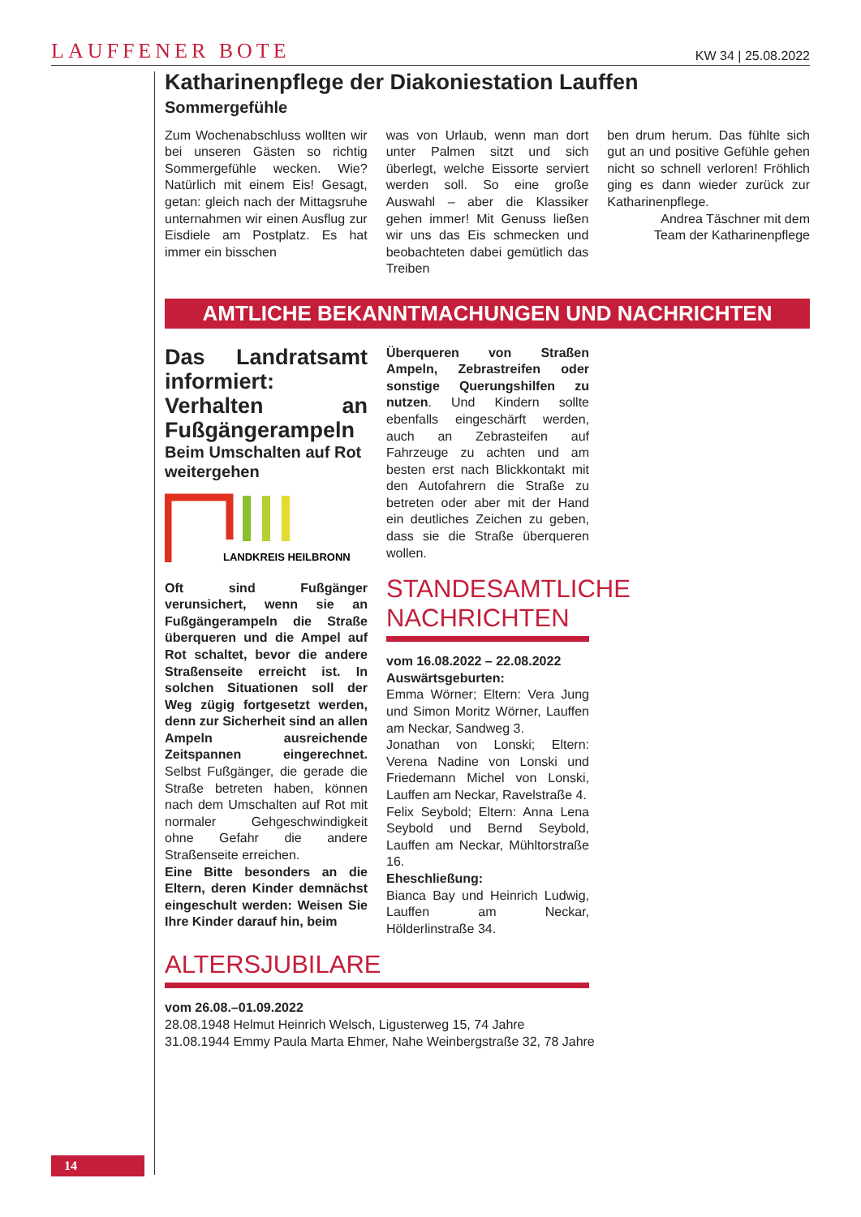LAUFFENER BOTE KW 34 | 25.08.2022
Katharinenpflege der Diakoniestation Lauffen
Sommergefühle
Zum Wochenabschluss wollten wir bei unseren Gästen so richtig Sommergefühle wecken. Wie? Natürlich mit einem Eis! Gesagt, getan: gleich nach der Mittagsruhe unternahmen wir einen Ausflug zur Eisdiele am Postplatz. Es hat immer ein bisschen
was von Urlaub, wenn man dort unter Palmen sitzt und sich überlegt, welche Eissorte serviert werden soll. So eine große Auswahl – aber die Klassiker gehen immer! Mit Genuss ließen wir uns das Eis schmecken und beobachteten dabei gemütlich das Treiben
ben drum herum. Das fühlte sich gut an und positive Gefühle gehen nicht so schnell verloren! Fröhlich ging es dann wieder zurück zur Katharinenpflege.
Andrea Täschner mit dem
Team der Katharinenpflege
AMTLICHE BEKANNTMACHUNGEN UND NACHRICHTEN
Das Landratsamt informiert: Verhalten an Fußgängerampeln
Beim Umschalten auf Rot weitergehen
LANDKREIS HEILBRONN
Oft sind Fußgänger verunsichert, wenn sie an Fußgängerampeln die Straße überqueren und die Ampel auf Rot schaltet, bevor die andere Straßenseite erreicht ist. In solchen Situationen soll der Weg zügig fortgesetzt werden, denn zur Sicherheit sind an allen Ampeln ausreichende Zeitspannen eingerechnet. Selbst Fußgänger, die gerade die Straße betreten haben, können nach dem Umschalten auf Rot mit normaler Gehgeschwindigkeit ohne Gefahr die andere Straßenseite erreichen.
Eine Bitte besonders an die Eltern, deren Kinder demnächst eingeschult werden: Weisen Sie Ihre Kinder darauf hin, beim
Überqueren von Straßen Ampeln, Zebrastreifen oder sonstige Querungshilfen zu nutzen. Und Kindern sollte ebenfalls eingeschärft werden, auch an Zebrasteifen auf Fahrzeuge zu achten und am besten erst nach Blickkontakt mit den Autofahrern die Straße zu betreten oder aber mit der Hand ein deutliches Zeichen zu geben, dass sie die Straße überqueren wollen.
STANDESAMTLICHE NACHRICHTEN
vom 16.08.2022 – 22.08.2022
Auswärtsgeburten:
Emma Wörner; Eltern: Vera Jung und Simon Moritz Wörner, Lauffen am Neckar, Sandweg 3.
Jonathan von Lonski; Eltern: Verena Nadine von Lonski und Friedemann Michel von Lonski, Lauffen am Neckar, Ravelstraße 4.
Felix Seybold; Eltern: Anna Lena Seybold und Bernd Seybold, Lauffen am Neckar, Mühltorstraße 16.
Eheschließung:
Bianca Bay und Heinrich Ludwig, Lauffen am Neckar, Hölderlinstraße 34.
ALTERSJUBILARE
vom 26.08.–01.09.2022
28.08.1948 Helmut Heinrich Welsch, Ligusterweg 15, 74 Jahre
31.08.1944 Emmy Paula Marta Ehmer, Nahe Weinbergstraße 32, 78 Jahre
14